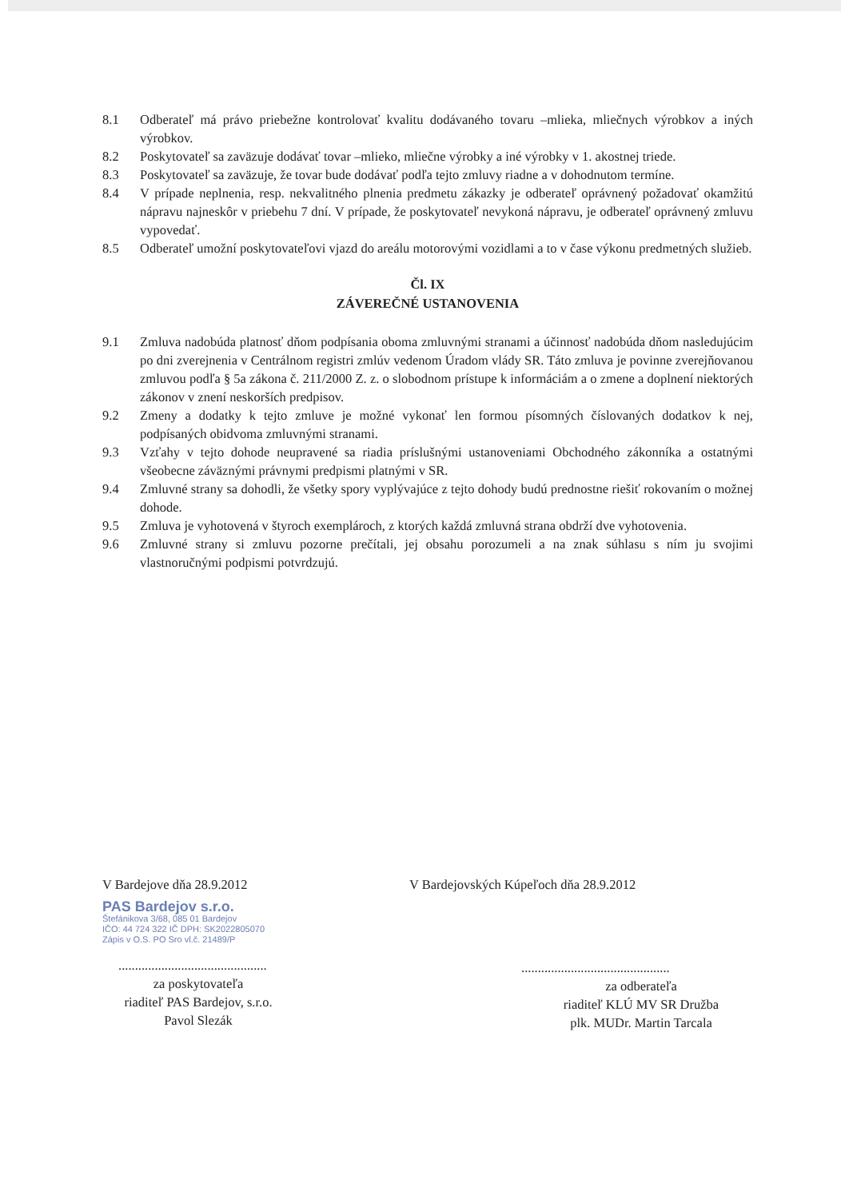8.1 Odberateľ má právo priebežne kontrolovať kvalitu dodávaného tovaru –mlieka, mliečnych výrobkov a iných výrobkov.
8.2 Poskytovateľ sa zaväzuje dodávať tovar –mlieko, mliečne výrobky a iné výrobky v 1. akostnej triede.
8.3 Poskytovateľ sa zaväzuje, že tovar bude dodávať podľa tejto zmluvy riadne a v dohodnutom termíne.
8.4 V prípade neplnenia, resp. nekvalitného plnenia predmetu zákazky je odberateľ oprávnený požadovať okamžitú nápravu najneskôr v priebehu 7 dní. V prípade, že poskytovateľ nevykoná nápravu, je odberateľ oprávnený zmluvu vypovedať.
8.5 Odberateľ umožní poskytovateľovi vjazd do areálu motorovými vozidlami a to v čase výkonu predmetných služieb.
Čl. IX
ZÁVEREČNÉ USTANOVENIA
9.1 Zmluva nadobúda platnosť dňom podpísania oboma zmluvnými stranami a účinnosť nadobúda dňom nasledujúcim po dni zverejnenia v Centrálnom registri zmlúv vedenom Úradom vlády SR. Táto zmluva je povinne zverejňovanou zmluvou podľa § 5a zákona č. 211/2000 Z. z. o slobodnom prístupe k informáciám a o zmene a doplnení niektorých zákonov v znení neskorších predpisov.
9.2 Zmeny a dodatky k tejto zmluve je možné vykonať len formou písomných číslovaných dodatkov k nej, podpísaných obidvoma zmluvnými stranami.
9.3 Vzťahy v tejto dohode neupravené sa riadia príslušnými ustanoveniami Obchodného zákonníka a ostatnými všeobecne záväznými právnymi predpismi platnými v SR.
9.4 Zmluvné strany sa dohodli, že všetky spory vyplývajúce z tejto dohody budú prednostne riešiť rokovaním o možnej dohode.
9.5 Zmluva je vyhotovená v štyroch exemplároch, z ktorých každá zmluvná strana obdrží dve vyhotovenia.
9.6 Zmluvné strany si zmluvu pozorne prečítali, jej obsahu porozumeli a na znak súhlasu s ním ju svojimi vlastnoručnými podpismi potvrdzujú.
V Bardejove dňa 28.9.2012
PAS Bardejov s.r.o.
Štefánikova 3/68, 085 01 Bardejov
IČO: 44 724 322 IČ DPH: SK2022805070
Zápis v O.S. PO Sro vl.č. 21489/P
.............................................
za poskytovateľa
riaditeľ PAS Bardejov, s.r.o.
Pavol Slezák
V Bardejovských Kúpeľoch dňa 28.9.2012
.............................................
za odberateľa
riaditeľ KLÚ MV SR Družba
plk. MUDr. Martin Tarcala